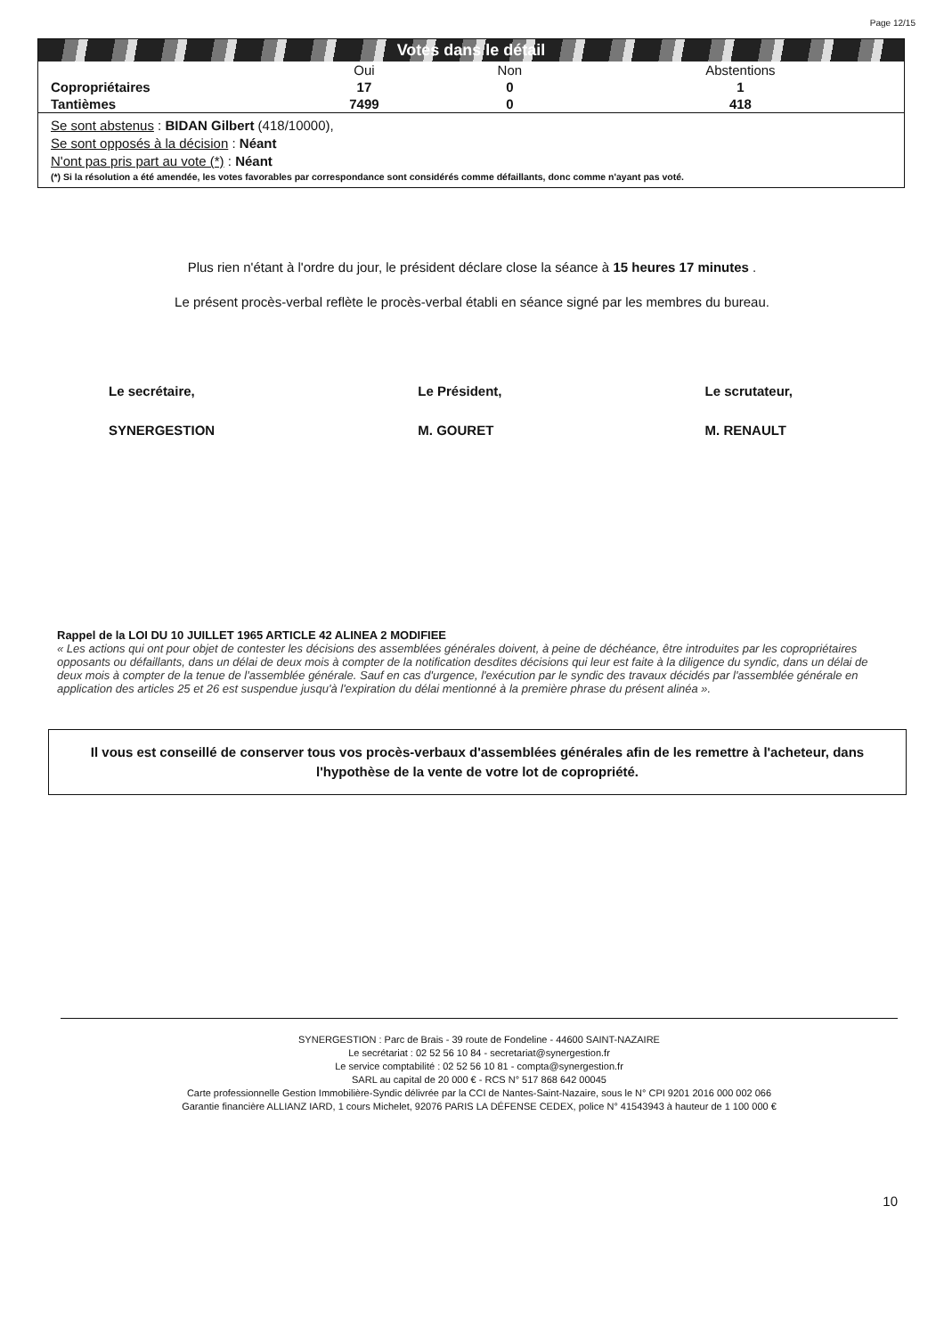Page 12/15
Votes dans le détail
| | Oui | Non | Abstentions |
| --- | --- | --- | --- |
| Copropriétaires | 17 | 0 | 1 |
| Tantièmes | 7499 | 0 | 418 |
Se sont abstenus : BIDAN Gilbert (418/10000),
Se sont opposés à la décision : Néant
N'ont pas pris part au vote (*) : Néant
(*) Si la résolution a été amendée, les votes favorables par correspondance sont considérés comme défaillants, donc comme n'ayant pas voté.
Plus rien n'étant à l'ordre du jour, le président déclare close la séance à 15 heures 17 minutes .
Le présent procès-verbal reflète le procès-verbal établi en séance signé par les membres du bureau.
Le secrétaire,
SYNERGESTION
Le Président,
M. GOURET
Le scrutateur,
M. RENAULT
Rappel de la LOI DU 10 JUILLET 1965 ARTICLE 42 ALINEA 2 MODIFIEE
« Les actions qui ont pour objet de contester les décisions des assemblées générales doivent, à peine de déchéance, être introduites par les copropriétaires opposants ou défaillants, dans un délai de deux mois à compter de la notification desdites décisions qui leur est faite à la diligence du syndic, dans un délai de deux mois à compter de la tenue de l'assemblée générale. Sauf en cas d'urgence, l'exécution par le syndic des travaux décidés par l'assemblée générale en application des articles 25 et 26 est suspendue jusqu'à l'expiration du délai mentionné à la première phrase du présent alinéa ».
Il vous est conseillé de conserver tous vos procès-verbaux d'assemblées générales afin de les remettre à l'acheteur, dans l'hypothèse de la vente de votre lot de copropriété.
SYNERGESTION : Parc de Brais - 39 route de Fondeline - 44600 SAINT-NAZAIRE
Le secrétariat : 02 52 56 10 84 - secretariat@synergestion.fr
Le service comptabilité : 02 52 56 10 81 - compta@synergestion.fr
SARL au capital de 20 000 € - RCS N° 517 868 642 00045
Carte professionnelle Gestion Immobilière-Syndic délivrée par la CCI de Nantes-Saint-Nazaire, sous le N° CPI 9201 2016 000 002 066
Garantie financière ALLIANZ IARD, 1 cours Michelet, 92076 PARIS LA DÉFENSE CEDEX, police N° 41543943 à hauteur de 1 100 000 €
10